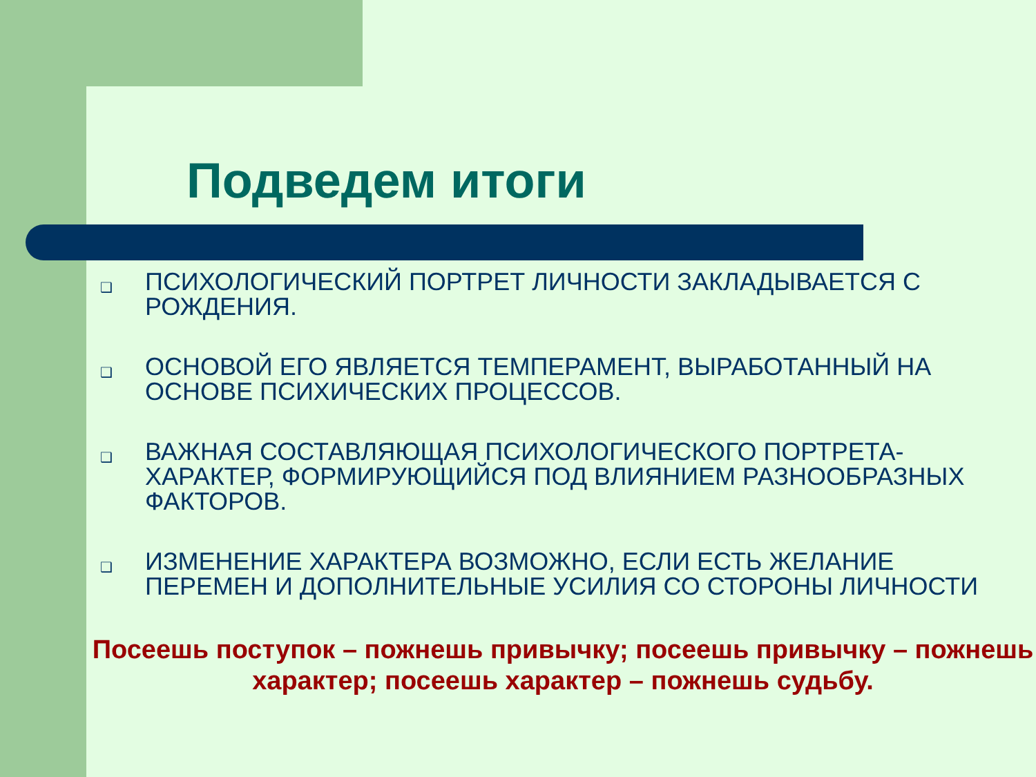Подведем итоги
❑ ПСИХОЛОГИЧЕСКИЙ ПОРТРЕТ ЛИЧНОСТИ ЗАКЛАДЫВАЕТСЯ С РОЖДЕНИЯ.
❑ ОСНОВОЙ ЕГО ЯВЛЯЕТСЯ ТЕМПЕРАМЕНТ, ВЫРАБОТАННЫЙ НА ОСНОВЕ ПСИХИЧЕСКИХ ПРОЦЕССОВ.
❑ ВАЖНАЯ СОСТАВЛЯЮЩАЯ ПСИХОЛОГИЧЕСКОГО ПОРТРЕТА-ХАРАКТЕР, ФОРМИРУЮЩИЙСЯ ПОД ВЛИЯНИЕМ РАЗНООБРАЗНЫХ ФАКТОРОВ.
❑ ИЗМЕНЕНИЕ ХАРАКТЕРА ВОЗМОЖНО, ЕСЛИ ЕСТЬ ЖЕЛАНИЕ ПЕРЕМЕН И ДОПОЛНИТЕЛЬНЫЕ УСИЛИЯ СО СТОРОНЫ ЛИЧНОСТИ
Посеешь поступок – пожнешь привычку; посеешь привычку – пожнешь характер; посеешь характер – пожнешь судьбу.